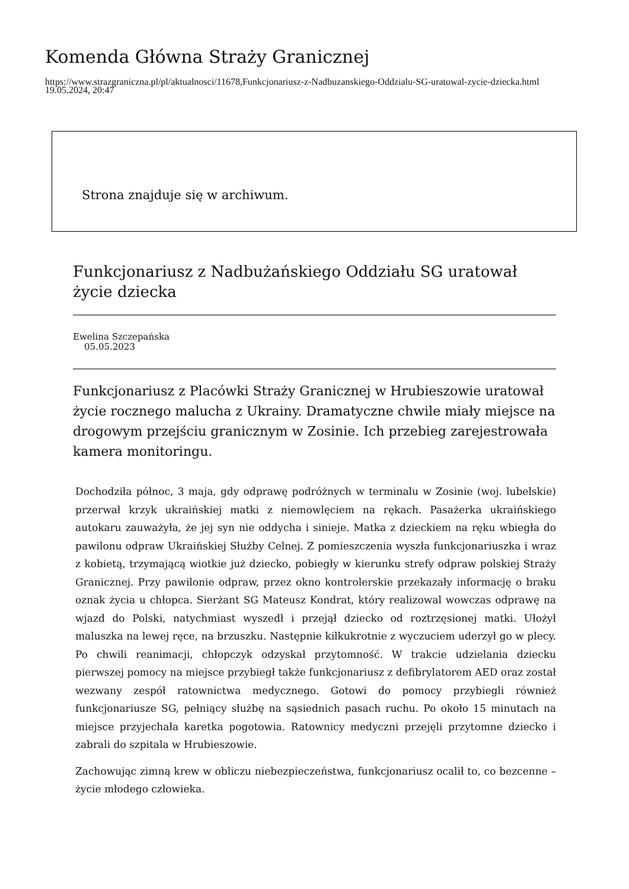Komenda Główna Straży Granicznej
https://www.strazgraniczna.pl/pl/aktualnosci/11678,Funkcjonariusz-z-Nadbuzanskiego-Oddzialu-SG-uratowal-zycie-dziecka.html
19.05.2024, 20:47
Strona znajduje się w archiwum.
Funkcjonariusz z Nadbużańskiego Oddziału SG uratował życie dziecka
Ewelina Szczepańska
05.05.2023
Funkcjonariusz z Placówki Straży Granicznej w Hrubieszowie uratował życie rocznego malucha z Ukrainy. Dramatyczne chwile miały miejsce na drogowym przejściu granicznym w Zosinie. Ich przebieg zarejestrowała kamera monitoringu.
Dochodziła północ, 3 maja, gdy odprawę podróżnych w terminalu w Zosinie (woj. lubelskie) przerwał krzyk ukraińskiej matki z niemowlęciem na rękach. Pasażerka ukraińskiego autokaru zauważyła, że jej syn nie oddycha i sinieje. Matka z dzieckiem na ręku wbiegła do pawilonu odpraw Ukraińskiej Służby Celnej. Z pomieszczenia wyszła funkcjonariuszka i wraz z kobietą, trzymającą wiotkie już dziecko, pobiegły w kierunku strefy odpraw polskiej Straży Granicznej. Przy pawilonie odpraw, przez okno kontrolerskie przekazały informację o braku oznak życia u chłopca. Sierżant SG Mateusz Kondrat, który realizowal wowczas odprawę na wjazd do Polski, natychmiast wyszedł i przejął dziecko od roztrzęsionej matki. Ułożył maluszka na lewej ręce, na brzuszku. Następnie kilkukrotnie z wyczuciem uderzył go w plecy. Po chwili reanimacji, chłopczyk odzyskał przytomność. W trakcie udzielania dziecku pierwszej pomocy na miejsce przybiegł także funkcjonariusz z defibrylatorem AED oraz został wezwany zespół ratownictwa medycznego. Gotowi do pomocy przybiegli również funkcjonariusze SG, pełniący służbę na sąsiednich pasach ruchu. Po około 15 minutach na miejsce przyjechała karetka pogotowia. Ratownicy medyczni przejęli przytomne dziecko i zabrali do szpitala w Hrubieszowie.
Zachowując zimną krew w obliczu niebezpieczeństwa, funkcjonariusz ocalił to, co bezcenne – życie młodego człowieka.